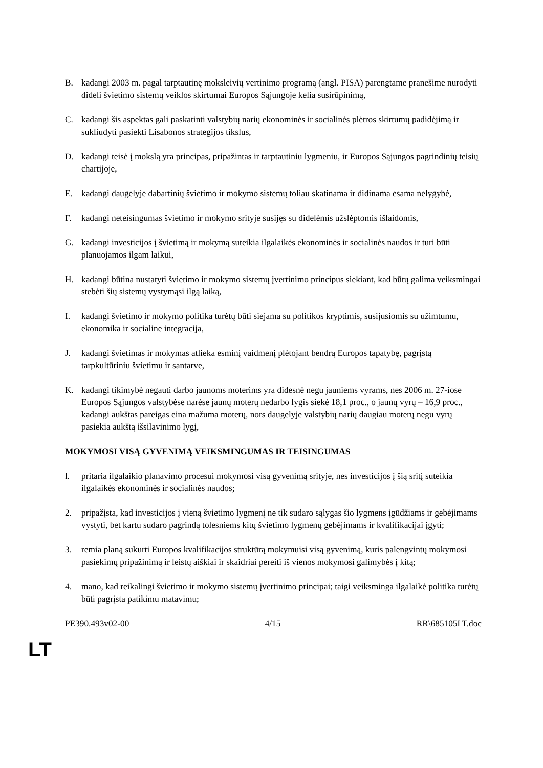B. kadangi 2003 m. pagal tarptautinę moksleivių vertinimo programą (angl. PISA) parengtame pranešime nurodyti dideli švietimo sistemų veiklos skirtumai Europos Sąjungoje kelia susirūpinimą,
C. kadangi šis aspektas gali paskatinti valstybių narių ekonominės ir socialinės plėtros skirtumų padidėjimą ir sukliudyti pasiekti Lisabonos strategijos tikslus,
D. kadangi teisė į mokslą yra principas, pripažintas ir tarptautiniu lygmeniu, ir Europos Sąjungos pagrindinių teisių chartijoje,
E. kadangi daugelyje dabartinių švietimo ir mokymo sistemų toliau skatinama ir didinama esama nelygybė,
F. kadangi neteisingumas švietimo ir mokymo srityje susijęs su didelėmis užslėptomis išlaidomis,
G. kadangi investicijos į švietimą ir mokymą suteikia ilgalaikės ekonominės ir socialinės naudos ir turi būti planuojamos ilgam laikui,
H. kadangi būtina nustatyti švietimo ir mokymo sistemų įvertinimo principus siekiant, kad būtų galima veiksmingai stebėti šių sistemų vystymąsi ilgą laiką,
I. kadangi švietimo ir mokymo politika turėtų būti siejama su politikos kryptimis, susijusiomis su užimtumu, ekonomika ir socialine integracija,
J. kadangi švietimas ir mokymas atlieka esminį vaidmenį plėtojant bendrą Europos tapatybę, pagrįstą tarpkultūriniu švietimu ir santarve,
K. kadangi tikimybė negauti darbo jaunoms moterims yra didesnė negu jauniems vyrams, nes 2006 m. 27-iose Europos Sąjungos valstybėse narėse jaunų moterų nedarbo lygis siekė 18,1 proc., o jaunų vyrų – 16,9 proc., kadangi aukštas pareigas eina mažuma moterų, nors daugelyje valstybių narių daugiau moterų negu vyrų pasiekia aukštą išsilavinimo lygį,
MOKYMOSI VISĄ GYVENIMĄ VEIKSMINGUMAS IR TEISINGUMAS
l. pritaria ilgalaikio planavimo procesui mokymosi visą gyvenimą srityje, nes investicijos į šią sritį suteikia ilgalaikės ekonominės ir socialinės naudos;
2. pripažįsta, kad investicijos į vieną švietimo lygmenį ne tik sudaro sąlygas šio lygmens įgūdžiams ir gebėjimams vystyti, bet kartu sudaro pagrindą tolesniems kitų švietimo lygmenų gebėjimams ir kvalifikacijai įgyti;
3. remia planą sukurti Europos kvalifikacijos struktūrą mokymuisi visą gyvenimą, kuris palengvintų mokymosi pasiekimų pripažinimą ir leistų aiškiai ir skaidriai pereiti iš vienos mokymosi galimybės į kitą;
4. mano, kad reikalingi švietimo ir mokymo sistemų įvertinimo principai; taigi veiksminga ilgalaikė politika turėtų būti pagrįsta patikimu matavimu;
PE390.493v02-00 4/15 RR\685105LT.doc
LT